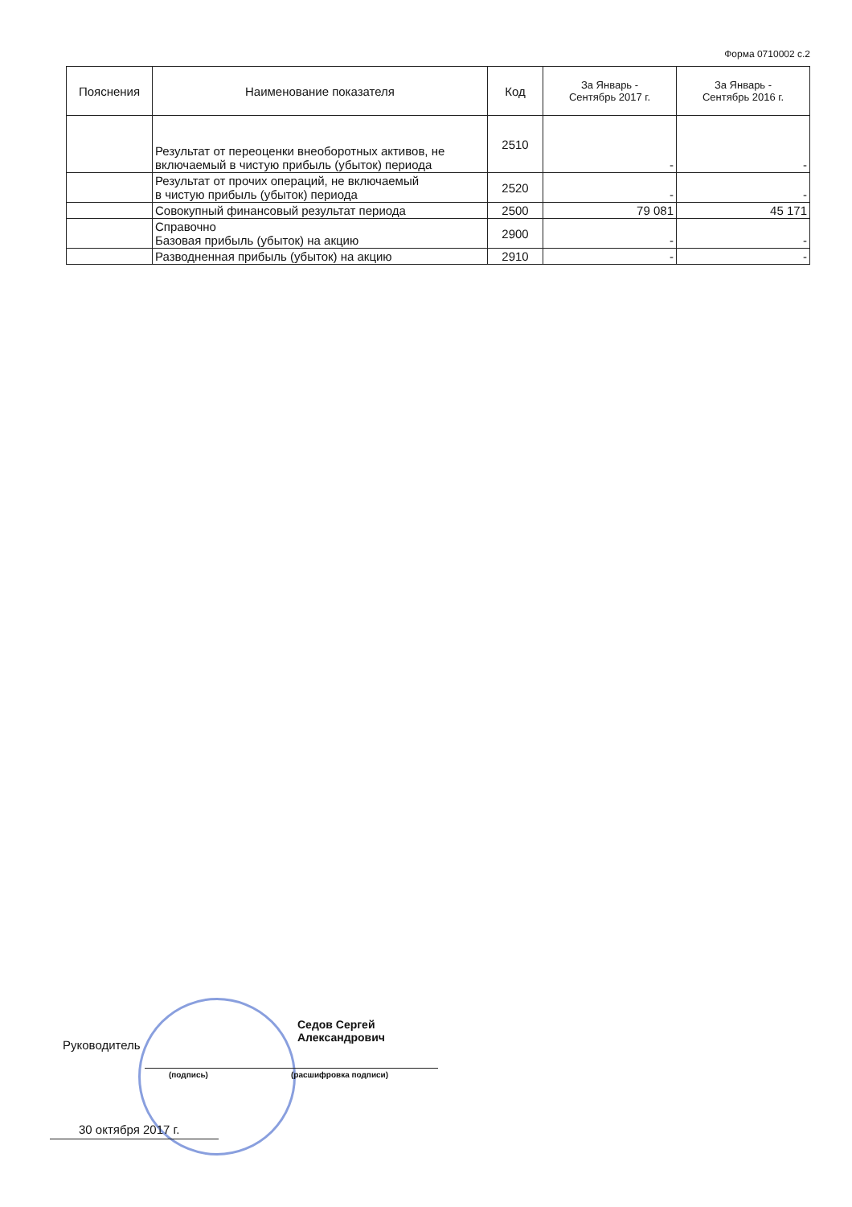Форма 0710002 с.2
| Пояснения | Наименование показателя | Код | За Январь - Сентябрь 2017 г. | За Январь - Сентябрь 2016 г. |
| --- | --- | --- | --- | --- |
| | Результат от переоценки внеоборотных активов, не включаемый в чистую прибыль (убыток) периода | 2510 | - | - |
| | Результат от прочих операций, не включаемый в чистую прибыль (убыток) периода | 2520 | - | - |
| | Совокупный финансовый результат периода | 2500 | 79 081 | 45 171 |
| | Справочно Базовая прибыль (убыток) на акцию | 2900 | - | - |
| | Разводненная прибыль (убыток) на акцию | 2910 | - | - |
Руководитель
Седов Сергей
Александрович
(подпись) (расшифровка подписи)
30 октября 2017 г.